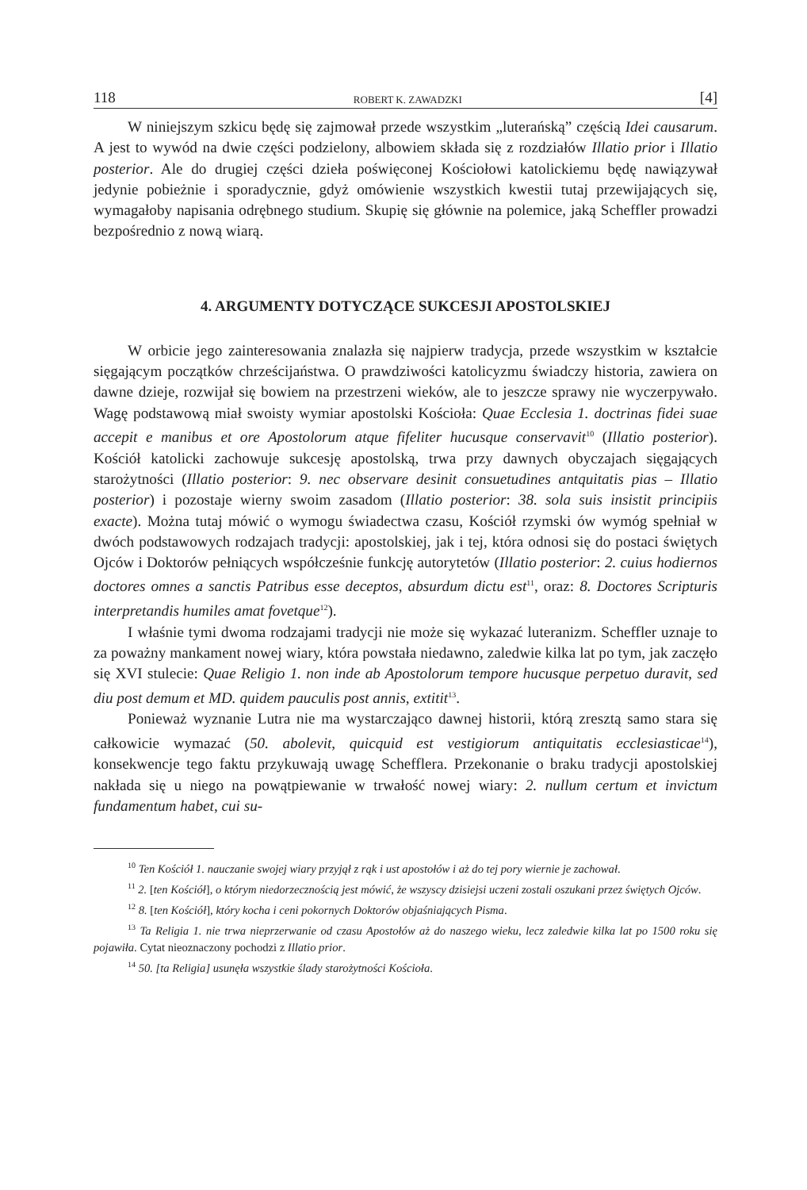118 ROBERT K. ZAWADZKI [4]
W niniejszym szkicu będę się zajmował przede wszystkim „luterańską” częścią Idei causarum. A jest to wywód na dwie części podzielony, albowiem składa się z rozdziałów Illatio prior i Illatio posterior. Ale do drugiej części dzieła poświęconej Kościołowi katolickiemu będę nawiązywał jedynie pobieżnie i sporadycznie, gdyż omówienie wszystkich kwestii tutaj przewijających się, wymagałoby napisania odrębnego studium. Skupię się głównie na polemice, jaką Scheffler prowadzi bezpośrednio z nową wiarą.
4. ARGUMENTY DOTYCZĄCE SUKCESJI APOSTOLSKIEJ
W orbicie jego zainteresowania znalazła się najpierw tradycja, przede wszystkim w kształcie sięgającym początków chrześcijaństwa. O prawdziwości katolicyzmu świadczy historia, zawiera on dawne dzieje, rozwijał się bowiem na przestrzeni wieków, ale to jeszcze sprawy nie wyczerpywało. Wagę podstawową miał swoisty wymiar apostolski Kościoła: Quae Ecclesia 1. doctrinas fidei suae accepit e manibus et ore Apostolorum atque fifeliter hucusque conservavit<sup>10</sup> (Illatio posterior). Kościół katolicki zachowuje sukcesję apostolską, trwa przy dawnych obyczajach sięgających starożytności (Illatio posterior: 9. nec observare desinit consuetudines antquitatis pias – Illatio posterior) i pozostaje wierny swoim zasadom (Illatio posterior: 38. sola suis insistit principiis exacte). Można tutaj mówić o wymogu świadectwa czasu, Kościół rzymski ów wymóg spełniał w dwóch podstawowych rodzajach tradycji: apostolskiej, jak i tej, która odnosi się do postaci świętych Ojców i Doktorów pełniących współcześnie funkcję autorytetów (Illatio posterior: 2. cuius hodiernos doctores omnes a sanctis Patribus esse deceptos, absurdum dictu est<sup>11</sup>, oraz: 8. Doctores Scripturis interpretandis humiles amat fovetque<sup>12</sup>).
I właśnie tymi dwoma rodzajami tradycji nie może się wykazać luteranizm. Scheffler uznaje to za poważny mankament nowej wiary, która powstała niedawno, zaledwie kilka lat po tym, jak zaczęło się XVI stulecie: Quae Religio 1. non inde ab Apostolorum tempore hucusque perpetuo duravit, sed diu post demum et MD. quidem pauculis post annis, extitit<sup>13</sup>.
Ponieważ wyznanie Lutra nie ma wystarczająco dawnej historii, którą zresztą samo stara się całkowicie wymazać (50. abolevit, quicquid est vestigiorum antiquitatis ecclesiasticae<sup>14</sup>), konsekwencje tego faktu przykuwają uwagę Schefflera. Przekonanie o braku tradycji apostolskiej nakłada się u niego na powątpiewanie w trwałość nowej wiary: 2. nullum certum et invictum fundamentum habet, cui su-
<sup>10</sup> Ten Kościół 1. nauczanie swojej wiary przyjął z rąk i ust apostołów i aż do tej pory wiernie je zachował.
<sup>11</sup> 2. [ten Kościół], o którym niedorzecznością jest mówić, że wszyscy dzisiejsi uczeni zostali oszukani przez świętych Ojców.
<sup>12</sup> 8. [ten Kościół], który kocha i ceni pokornych Doktorów objaśniających Pisma.
<sup>13</sup> Ta Religia 1. nie trwa nieprzerwanie od czasu Apostołów aż do naszego wieku, lecz zaledwie kilka lat po 1500 roku się pojawiła. Cytat nieoznaczony pochodzi z Illatio prior.
<sup>14</sup> 50. [ta Religia] usunęła wszystkie ślady starożytności Kościoła.